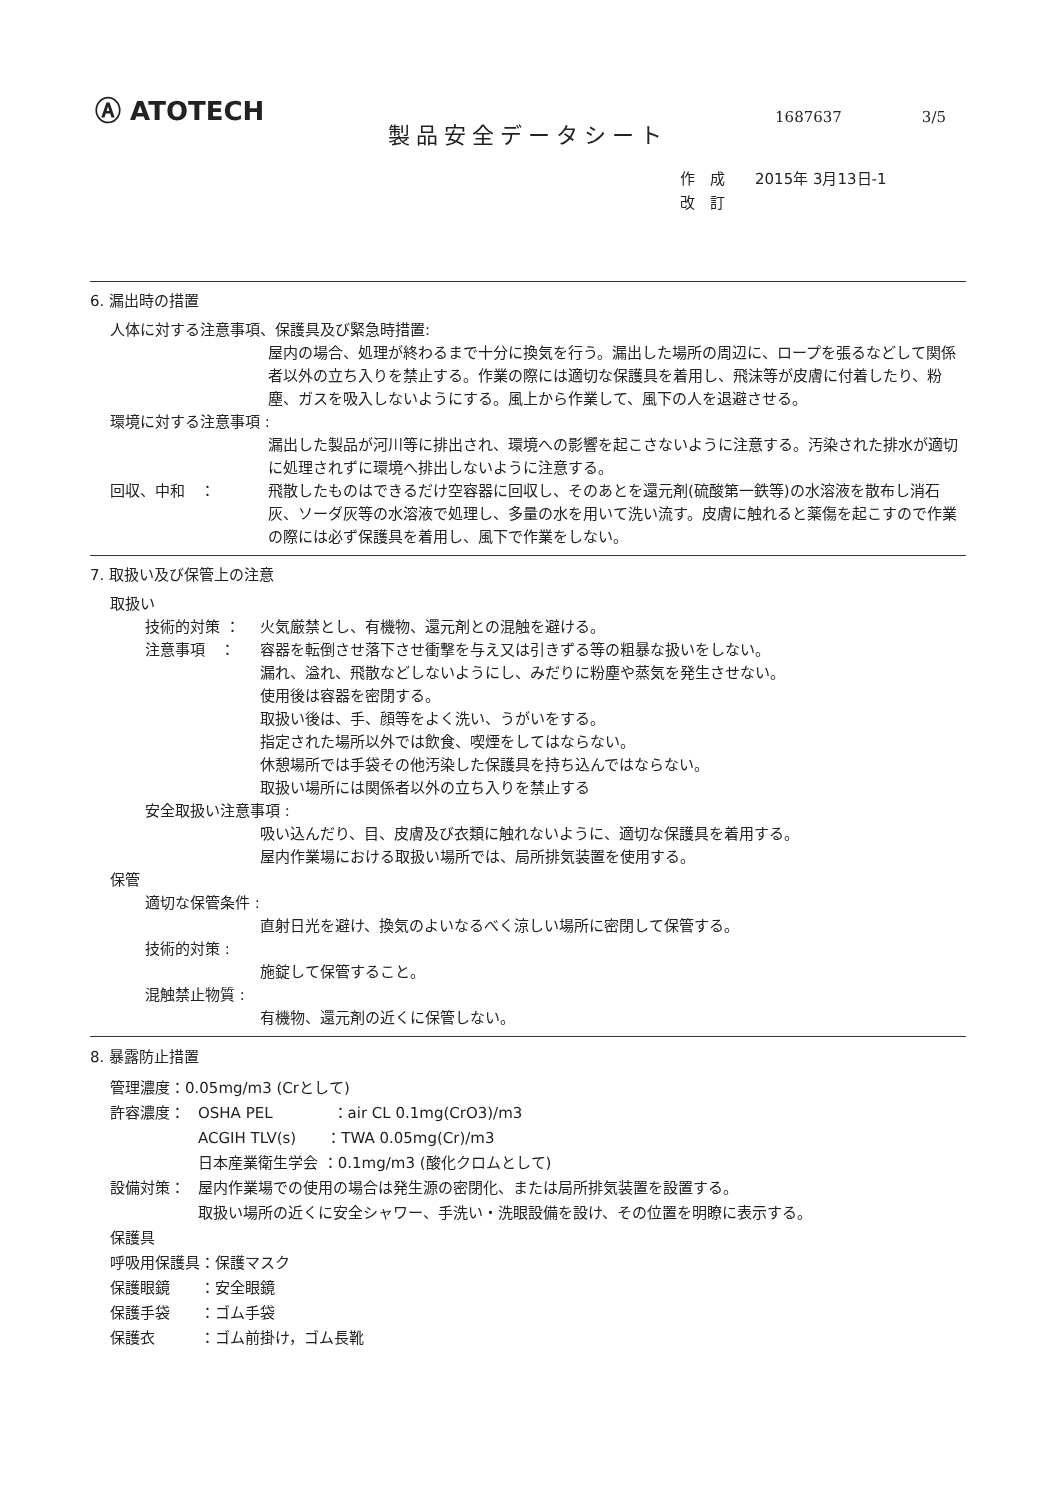Ⓐ ATOTECH
1687637 3/5
製品安全データシート
作　成　　2015年 3月13日-1
改　訂
6. 漏出時の措置
人体に対する注意事項、保護具及び緊急時措置:
屋内の場合、処理が終わるまで十分に換気を行う。漏出した場所の周辺に、ロープを張るなどして関係者以外の立ち入りを禁止する。作業の際には適切な保護具を着用し、飛沫等が皮膚に付着したり、粉塵、ガスを吸入しないようにする。風上から作業して、風下の人を退避させる。
環境に対する注意事項 :
漏出した製品が河川等に排出され、環境への影響を起こさないように注意する。汚染された排水が適切に処理されずに環境へ排出しないように注意する。
回収、中和　： 飛散したものはできるだけ空容器に回収し、そのあとを還元剤(硫酸第一鉄等)の水溶液を散布し消石灰、ソーダ灰等の水溶液で処理し、多量の水を用いて洗い流す。皮膚に触れると薬傷を起こすので作業の際には必ず保護具を着用し、風下で作業をしない。
7. 取扱い及び保管上の注意
取扱い
技術的対策 ： 火気厳禁とし、有機物、還元剤との混触を避ける。
注意事項　： 容器を転倒させ落下させ衝撃を与え又は引きずる等の粗暴な扱いをしない。
漏れ、溢れ、飛散などしないようにし、みだりに粉塵や蒸気を発生させない。
使用後は容器を密閉する。
取扱い後は、手、顔等をよく洗い、うがいをする。
指定された場所以外では飲食、喫煙をしてはならない。
休憩場所では手袋その他汚染した保護具を持ち込んではならない。
取扱い場所には関係者以外の立ち入りを禁止する
安全取扱い注意事項 :
吸い込んだり、目、皮膚及び衣類に触れないように、適切な保護具を着用する。
屋内作業場における取扱い場所では、局所排気装置を使用する。
保管
適切な保管条件 :
直射日光を避け、換気のよいなるべく涼しい場所に密閉して保管する。
技術的対策 :
施錠して保管すること。
混触禁止物質 :
有機物、還元剤の近くに保管しない。
8. 暴露防止措置
管理濃度：0.05mg/m3 (Crとして)
許容濃度： OSHA PEL　　　　：air CL 0.1mg(CrO3)/m3
ACGIH TLV(s)　　：TWA 0.05mg(Cr)/m3
日本産業衛生学会 ：0.1mg/m3 (酸化クロムとして)
設備対策： 屋内作業場での使用の場合は発生源の密閉化、または局所排気装置を設置する。
取扱い場所の近くに安全シャワー、手洗い・洗眼設備を設け、その位置を明瞭に表示する。
保護具
呼吸用保護具：保護マスク
保護眼鏡　　：安全眼鏡
保護手袋　　：ゴム手袋
保護衣　　　：ゴム前掛け，ゴム長靴